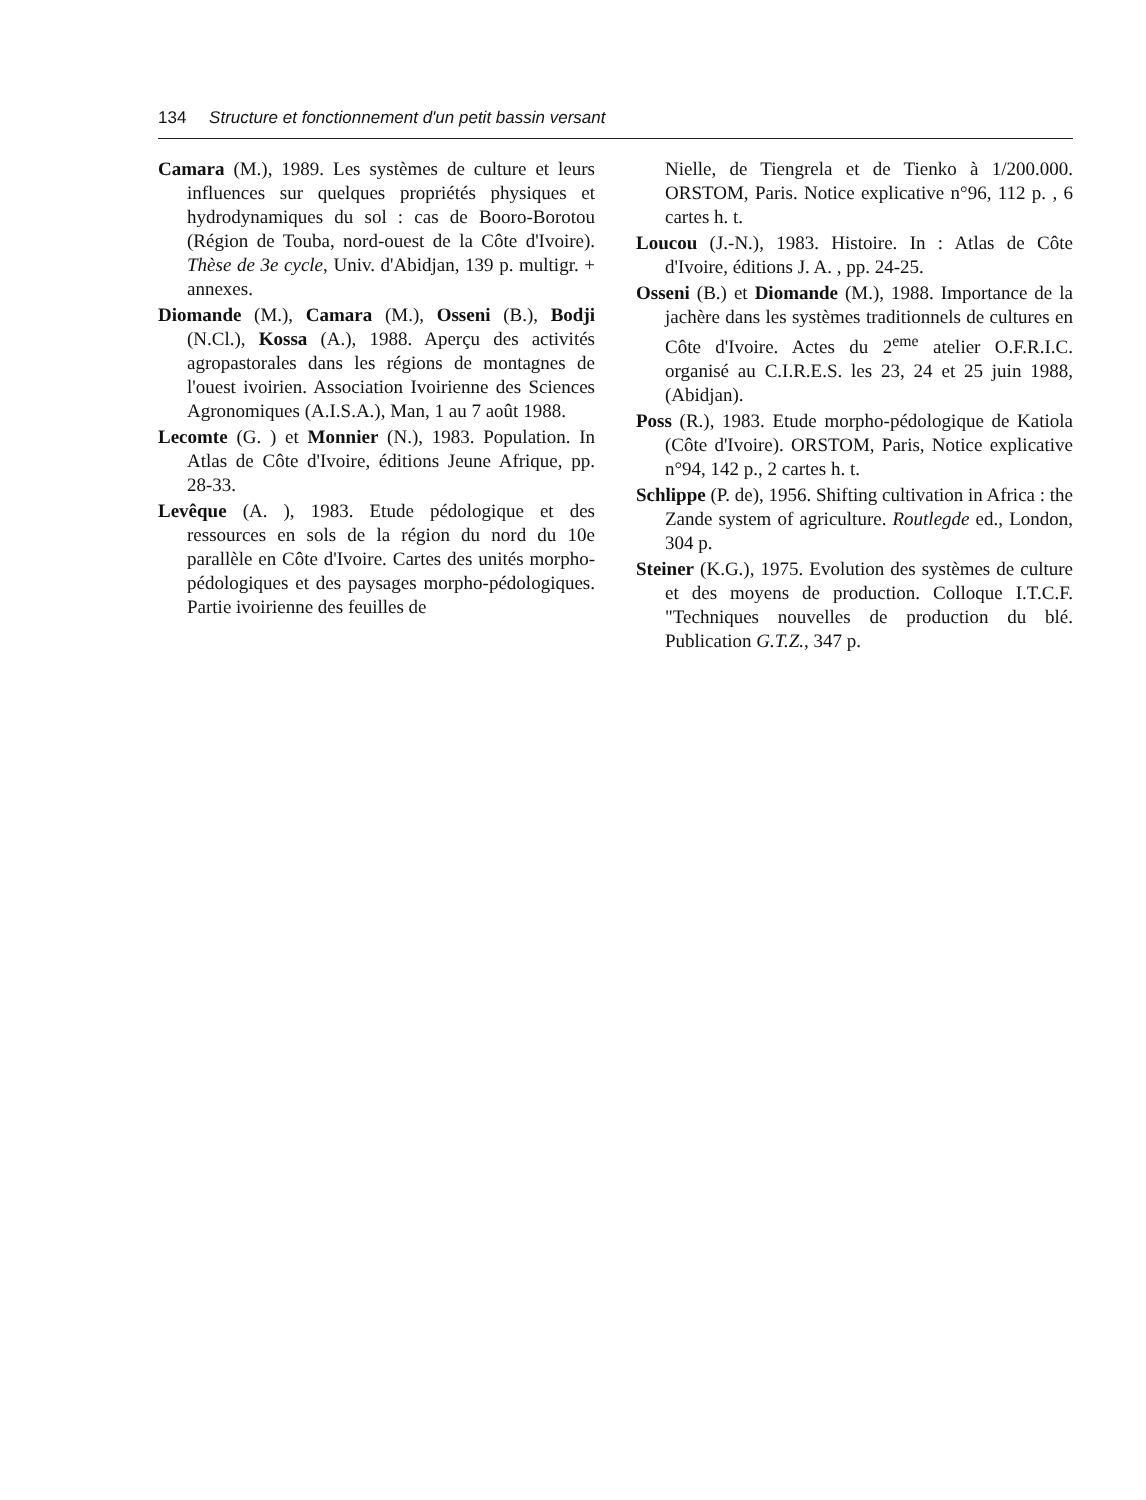134 Structure et fonctionnement d'un petit bassin versant
Camara (M.), 1989. Les systèmes de culture et leurs influences sur quelques propriétés physiques et hydrodynamiques du sol : cas de Booro-Borotou (Région de Touba, nord-ouest de la Côte d'Ivoire). Thèse de 3e cycle, Univ. d'Abidjan, 139 p. multigr. + annexes.
Diomande (M.), Camara (M.), Osseni (B.), Bodji (N.Cl.), Kossa (A.), 1988. Aperçu des activités agropastorales dans les régions de montagnes de l'ouest ivoirien. Association Ivoirienne des Sciences Agronomiques (A.I.S.A.), Man, 1 au 7 août 1988.
Lecomte (G. ) et Monnier (N.), 1983. Population. In Atlas de Côte d'Ivoire, éditions Jeune Afrique, pp. 28-33.
Levêque (A. ), 1983. Etude pédologique et des ressources en sols de la région du nord du 10e parallèle en Côte d'Ivoire. Cartes des unités morpho-pédologiques et des paysages morpho-pédologiques. Partie ivoirienne des feuilles de
Nielle, de Tiengrela et de Tienko à 1/200.000. ORSTOM, Paris. Notice explicative n°96, 112 p. , 6 cartes h. t.
Loucou (J.-N.), 1983. Histoire. In : Atlas de Côte d'Ivoire, éditions J. A. , pp. 24-25.
Osseni (B.) et Diomande (M.), 1988. Importance de la jachère dans les systèmes traditionnels de cultures en Côte d'Ivoire. Actes du 2<sup>eme</sup> atelier O.F.R.I.C. organisé au C.I.R.E.S. les 23, 24 et 25 juin 1988, (Abidjan).
Poss (R.), 1983. Etude morpho-pédologique de Katiola (Côte d'Ivoire). ORSTOM, Paris, Notice explicative n°94, 142 p., 2 cartes h. t.
Schlippe (P. de), 1956. Shifting cultivation in Africa : the Zande system of agriculture. Routlegde ed., London, 304 p.
Steiner (K.G.), 1975. Evolution des systèmes de culture et des moyens de production. Colloque I.T.C.F. "Techniques nouvelles de production du blé. Publication G.T.Z., 347 p.